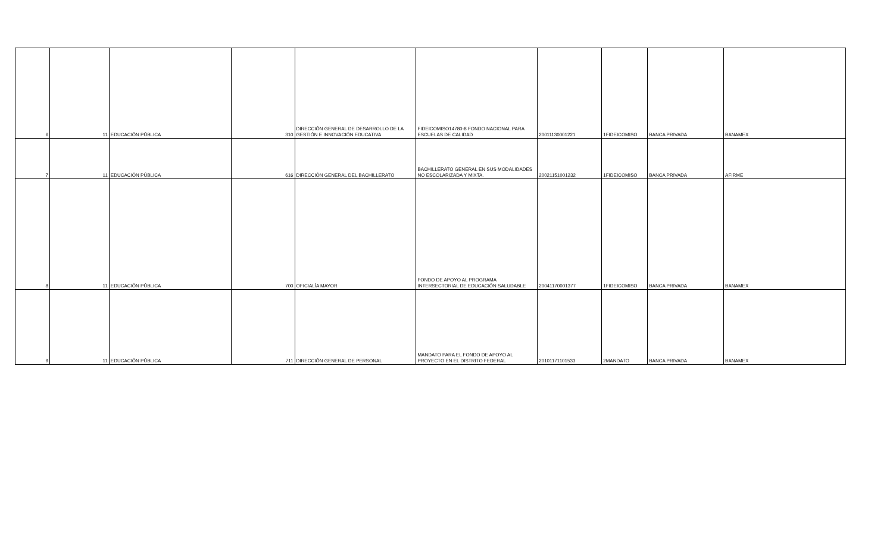| 6 | 11 | EDUCACIÓN PÚBLICA | 310 | DIRECCIÓN GENERAL DE DESARROLLO DE LA GESTIÓN E INNOVACIÓN EDUCATIVA | FIDEICOMISO14780-8 FONDO NACIONAL PARA ESCUELAS DE CALIDAD | 20011130001221 | 1FIDEICOMISO | BANCA PRIVADA | BANAMEX |
| 7 | 11 | EDUCACIÓN PÚBLICA | 616 | DIRECCIÓN GENERAL DEL BACHILLERATO | BACHILLERATO GENERAL EN SUS MODALIDADES NO ESCOLARIZADA Y MIXTA. | 20021151001232 | 1FIDEICOMISO | BANCA PRIVADA | AFIRME |
| 8 | 11 | EDUCACIÓN PÚBLICA | 700 | OFICIALÍA MAYOR | FONDO DE APOYO AL PROGRAMA INTERSECTORIAL DE EDUCACIÓN SALUDABLE | 20041170001377 | 1FIDEICOMISO | BANCA PRIVADA | BANAMEX |
| 9 | 11 | EDUCACIÓN PÚBLICA | 711 | DIRECCIÓN GENERAL DE PERSONAL | MANDATO PARA EL FONDO DE APOYO AL PROYECTO EN EL DISTRITO FEDERAL | 20101171101533 | 2MANDATO | BANCA PRIVADA | BANAMEX |